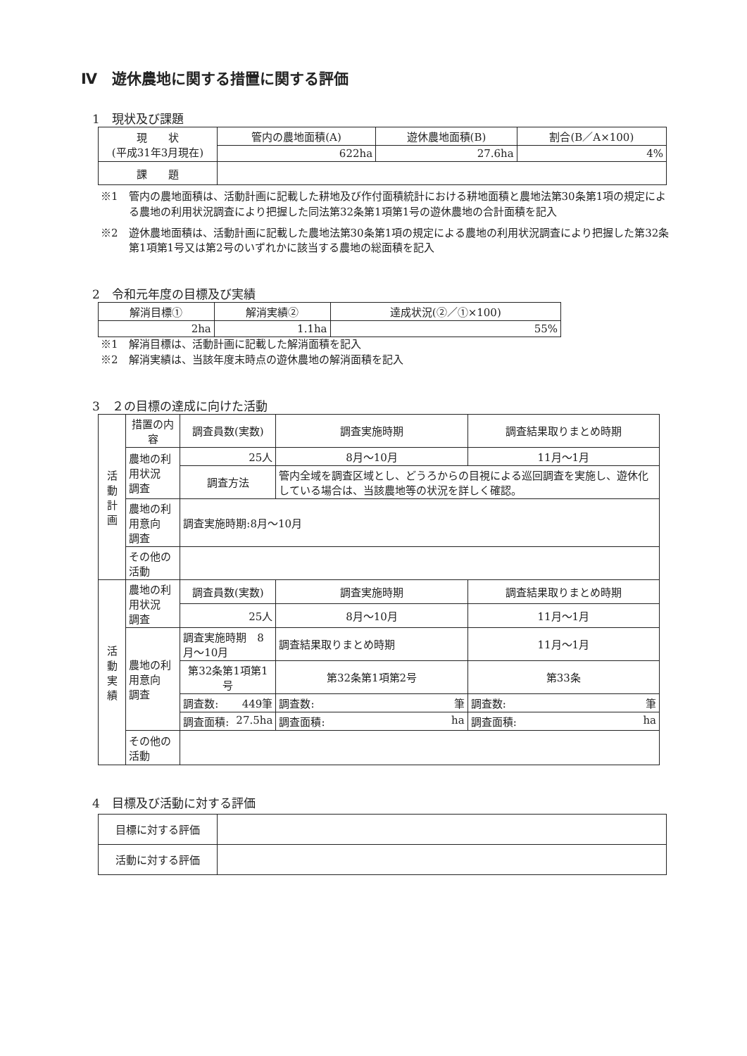Ⅳ　遊休農地に関する措置に関する評価
1　現状及び課題
| 現 状 (平成31年3月現在) | 管内の農地面積(A) | 遊休農地面積(B) | 割合(B／A×100) |
| | 622ha | 27.6ha | 4% |
| 課 題 | | | |
※1　管内の農地面積は、活動計画に記載した耕地及び作付面積統計における耕地面積と農地法第30条第1項の規定による農地の利用状況調査により把握した同法第32条第1項第1号の遊休農地の合計面積を記入
※2　遊休農地面積は、活動計画に記載した農地法第30条第1項の規定による農地の利用状況調査により把握した第32条第1項第1号又は第2号のいずれかに該当する農地の総面積を記入
2　令和元年度の目標及び実績
| 解消目標① | 解消実績② | 達成状況(②／①×100) |
| --- | --- | --- |
| 2ha | 1.1ha | 55% |
※1　解消目標は、活動計画に記載した解消面積を記入
※2　解消実績は、当該年度末時点の遊休農地の解消面積を記入
3　２の目標の達成に向けた活動
| 活 動 計 画 | 措置の内容 | 調査員数(実数) | | 調査実施時期 | 調査結果取りまとめ時期 |
| | 農地の利用状況 調査 | 25人 | | 8月～10月 | 11月～1月 |
| | | 調査方法 | 管内全域を調査区域とし、どうろからの目視による巡回調査を実施し、遊休化している場合は、当該農地等の状況を詳しく確認。 | | |
| | 農地の利用意向 調査 | 調査実施時期:8月～10月 | | | |
| | その他の活動 | | | | |
| 活 動 実 績 | 農地の利用状況 調査 | 調査員数(実数) | | 調査実施時期 | 調査結果取りまとめ時期 |
| | | 25人 | | 8月～10月 | 11月～1月 |
| | 農地の利用意向 調査 | 調査実施時期 8月～10月 | | 調査結果取りまとめ時期 | 11月～1月 |
| | | 第32条第1項第1号 | | 第32条第1項第2号 | 第33条 |
| | | 調査数: 449筆 | | 調査数: 筆 | 調査数: 筆 |
| | | 調査面積: 27.5ha | | 調査面積: ha | 調査面積: ha |
| | その他の活動 | | | | |
4　目標及び活動に対する評価
| 目標に対する評価 | |
| 活動に対する評価 | |